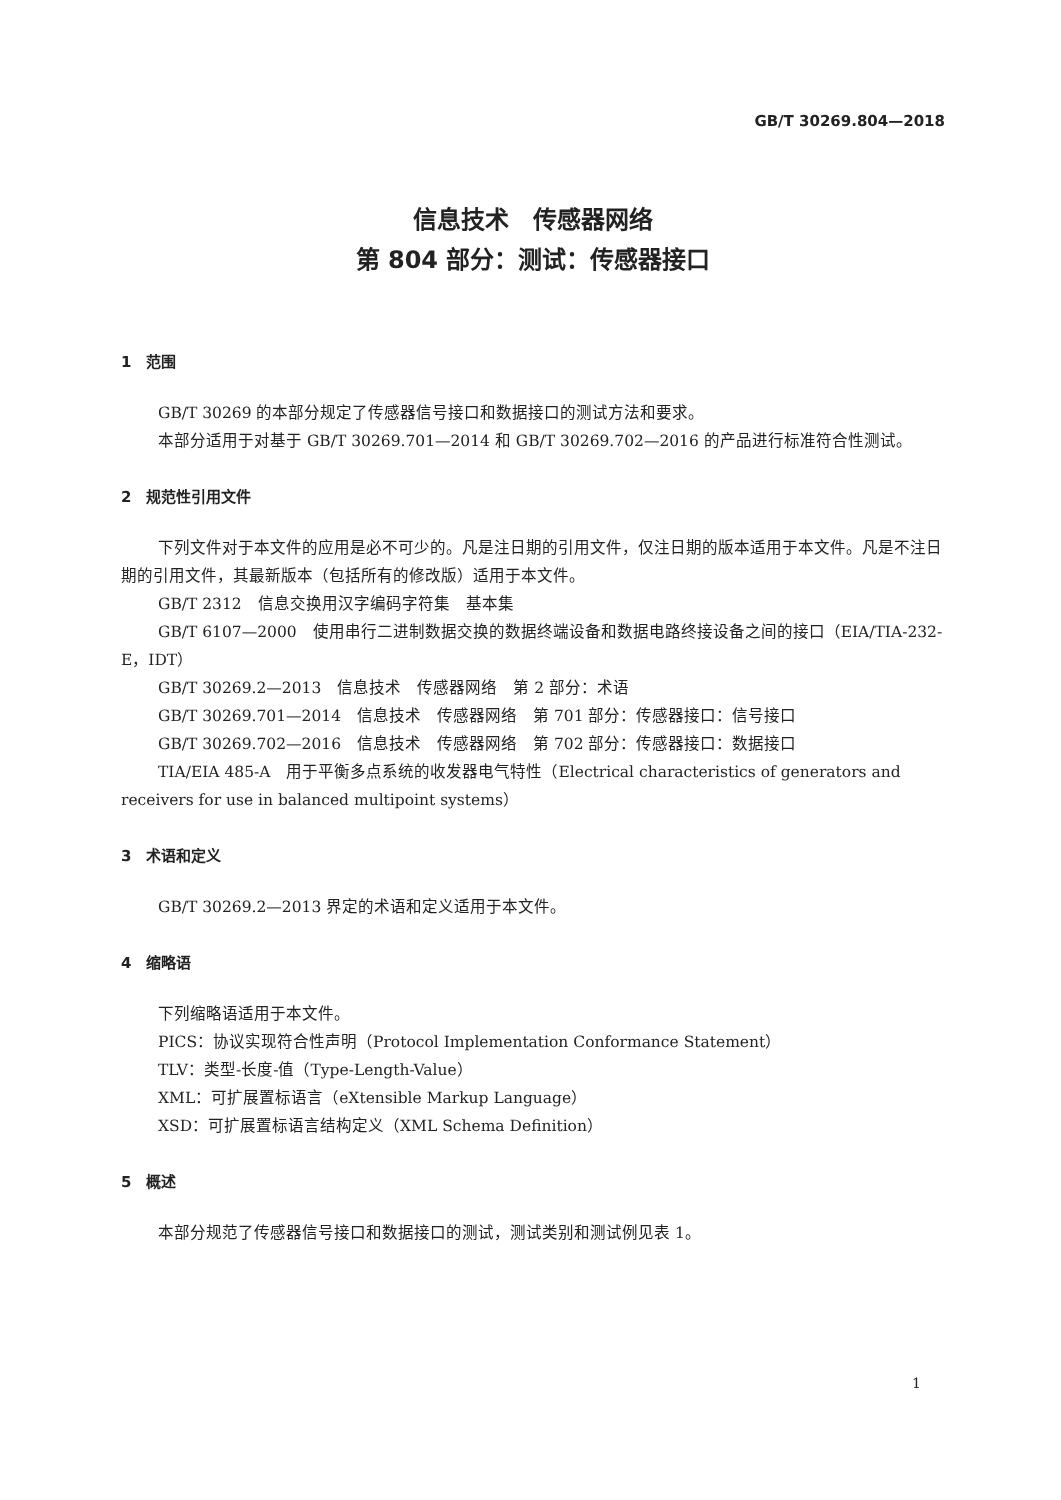GB/T 30269.804—2018
信息技术　传感器网络
第 804 部分：测试：传感器接口
1　范围
GB/T 30269 的本部分规定了传感器信号接口和数据接口的测试方法和要求。
本部分适用于对基于 GB/T 30269.701—2014 和 GB/T 30269.702—2016 的产品进行标准符合性测试。
2　规范性引用文件
下列文件对于本文件的应用是必不可少的。凡是注日期的引用文件，仅注日期的版本适用于本文件。凡是不注日期的引用文件，其最新版本（包括所有的修改版）适用于本文件。
GB/T 2312　信息交换用汉字编码字符集　基本集
GB/T 6107—2000　使用串行二进制数据交换的数据终端设备和数据电路终接设备之间的接口（EIA/TIA-232-E，IDT）
GB/T 30269.2—2013　信息技术　传感器网络　第 2 部分：术语
GB/T 30269.701—2014　信息技术　传感器网络　第 701 部分：传感器接口：信号接口
GB/T 30269.702—2016　信息技术　传感器网络　第 702 部分：传感器接口：数据接口
TIA/EIA 485-A　用于平衡多点系统的收发器电气特性（Electrical characteristics of generators and receivers for use in balanced multipoint systems）
3　术语和定义
GB/T 30269.2—2013 界定的术语和定义适用于本文件。
4　缩略语
下列缩略语适用于本文件。
PICS：协议实现符合性声明（Protocol Implementation Conformance Statement）
TLV：类型-长度-值（Type-Length-Value）
XML：可扩展置标语言（eXtensible Markup Language）
XSD：可扩展置标语言结构定义（XML Schema Definition）
5　概述
本部分规范了传感器信号接口和数据接口的测试，测试类别和测试例见表 1。
1